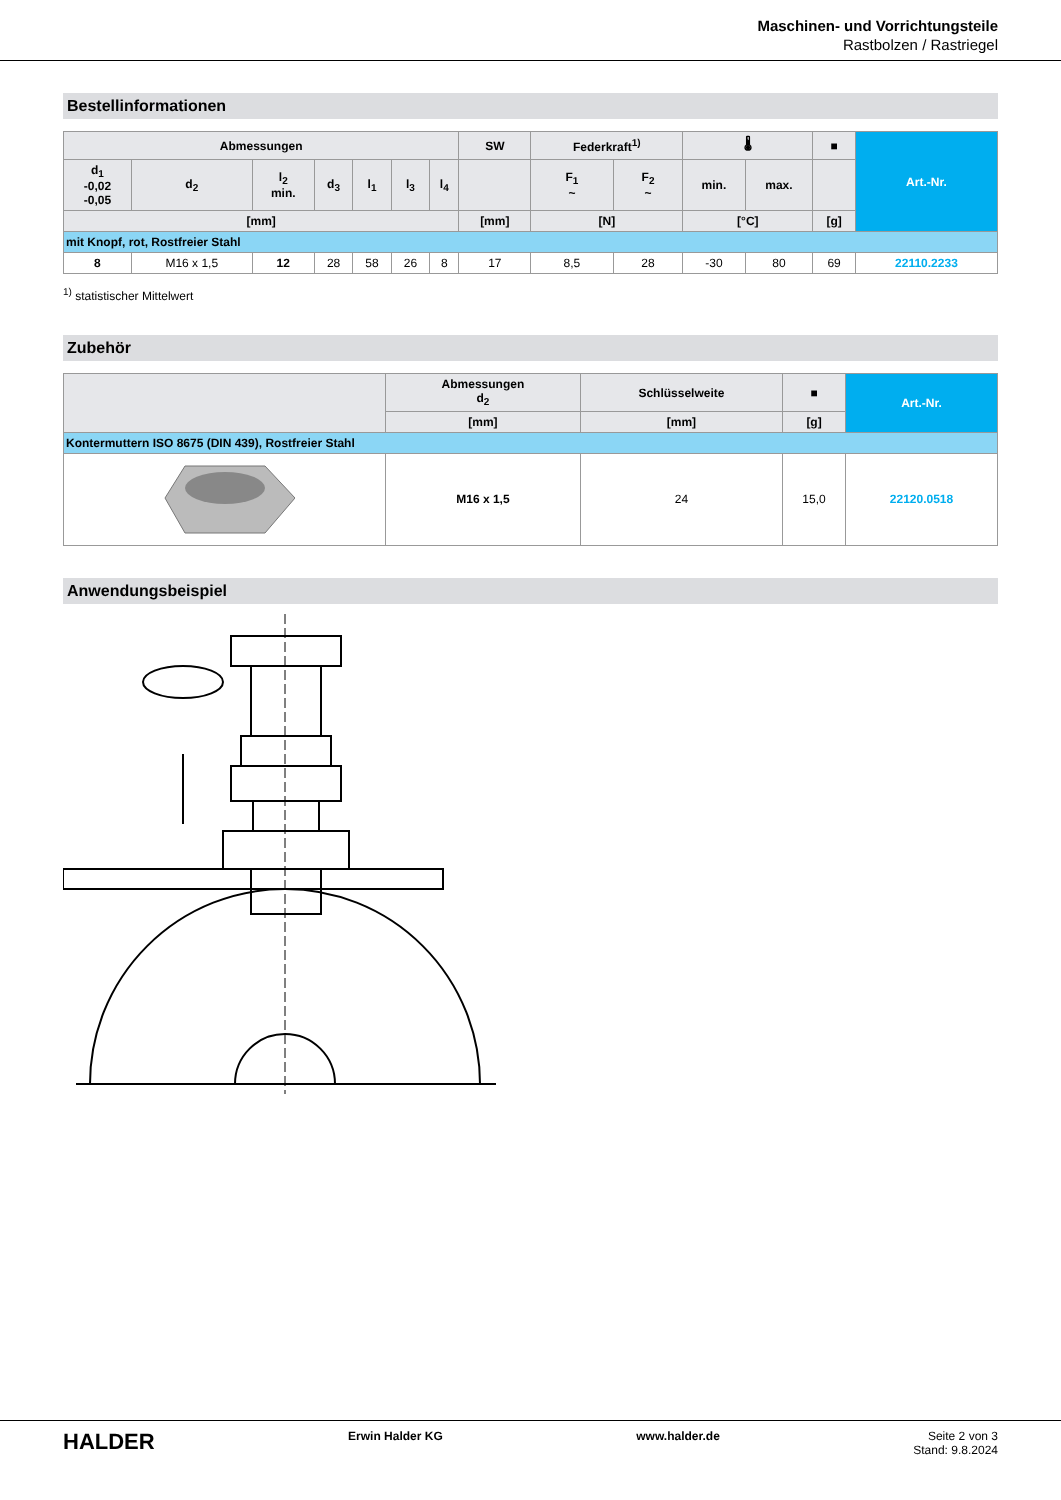Maschinen- und Vorrichtungsteile
Rastbolzen / Rastriegel
Bestellinformationen
| Abmessungen | | | | | | | SW | Federkraft<sup>1)</sup> | | 🌡 | | ■ | Art.-Nr. |
| --- | --- | --- | --- | --- | --- | --- | --- | --- | --- | --- | --- | --- | --- |
| d<sub>1</sub> -0,02 -0,05 | d<sub>2</sub> | l<sub>2</sub> min. | d<sub>3</sub> | l<sub>1</sub> | l<sub>3</sub> | l<sub>4</sub> | | F<sub>1</sub> ~ | F<sub>2</sub> ~ | min. | max. | | |
| [mm] | | | | | | | [mm] | [N] | | [°C] | | [g] | |
| mit Knopf, rot, Rostfreier Stahl | | | | | | | | | | | | | |
| 8 | M16 x 1,5 | 12 | 28 | 58 | 26 | 8 | 17 | 8,5 | 28 | -30 | 80 | 69 | 22110.2233 |
<sup>1)</sup> statistischer Mittelwert
Zubehör
| | Abmessungen d<sub>2</sub> | Schlüsselweite | ■ | Art.-Nr. |
| --- | --- | --- | --- | --- |
| | [mm] | [mm] | [g] | |
| Kontermuttern ISO 8675 (DIN 439), Rostfreier Stahl | | | | |
| | M16 x 1,5 | 24 | 15,0 | 22120.0518 |
Anwendungsbeispiel
HALDER Erwin Halder KG www.halder.de Seite 2 von 3
Stand: 9.8.2024